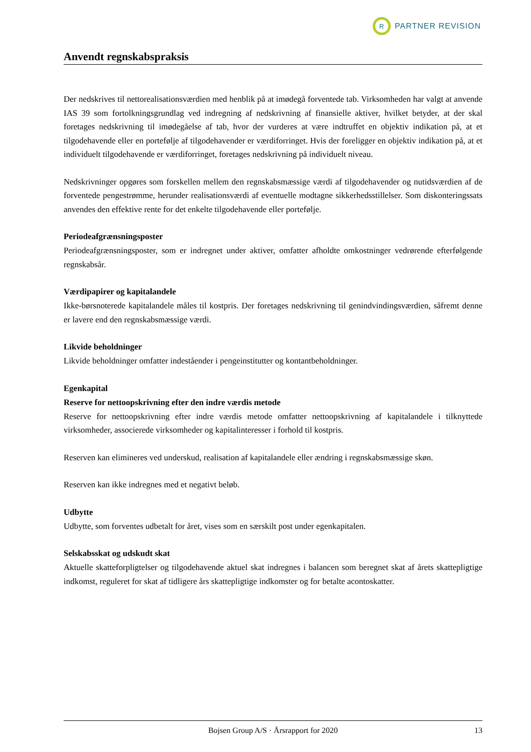R
PARTNER REVISION
Anvendt regnskabspraksis
Der nedskrives til nettorealisationsværdien med henblik på at imødegå forventede tab. Virksomheden har valgt at anvende IAS 39 som fortolkningsgrundlag ved indregning af nedskrivning af finansielle aktiver, hvilket betyder, at der skal foretages nedskrivning til imødegåelse af tab, hvor der vurderes at være indtruffet en objektiv indikation på, at et tilgodehavende eller en portefølje af tilgodehavender er værdiforringet. Hvis der foreligger en objektiv indikation på, at et individuelt tilgodehavende er værdiforringet, foretages nedskrivning på individuelt niveau.
Nedskrivninger opgøres som forskellen mellem den regnskabsmæssige værdi af tilgodehavender og nutidsværdien af de forventede pengestrømme, herunder realisationsværdi af eventuelle modtagne sikkerhedsstillelser. Som diskonteringssats anvendes den effektive rente for det enkelte tilgodehavende eller portefølje.
Periodeafgrænsningsposter
Periodeafgrænsningsposter, som er indregnet under aktiver, omfatter afholdte omkostninger vedrørende efterfølgende regnskabsår.
Værdipapirer og kapitalandele
Ikke-børsnoterede kapitalandele måles til kostpris. Der foretages nedskrivning til genindvindingsværdien, såfremt denne er lavere end den regnskabsmæssige værdi.
Likvide beholdninger
Likvide beholdninger omfatter indeståender i pengeinstitutter og kontantbeholdninger.
Egenkapital
Reserve for nettoopskrivning efter den indre værdis metode
Reserve for nettoopskrivning efter indre værdis metode omfatter nettoopskrivning af kapitalandele i tilknyttede virksomheder, associerede virksomheder og kapitalinteresser i forhold til kostpris.
Reserven kan elimineres ved underskud, realisation af kapitalandele eller ændring i regnskabsmæssige skøn.
Reserven kan ikke indregnes med et negativt beløb.
Udbytte
Udbytte, som forventes udbetalt for året, vises som en særskilt post under egenkapitalen.
Selskabsskat og udskudt skat
Aktuelle skatteforpligtelser og tilgodehavende aktuel skat indregnes i balancen som beregnet skat af årets skattepligtige indkomst, reguleret for skat af tidligere års skattepligtige indkomster og for betalte acontoskatter.
Bojsen Group A/S · Årsrapport for 2020 13